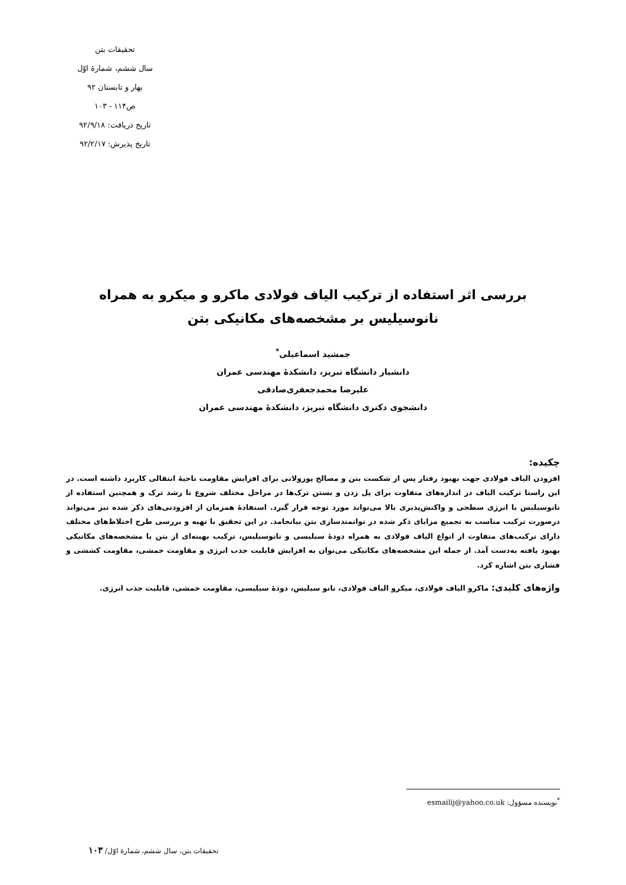تحقیقات بتن
سال ششم، شمارهٔ اوّل
بهار و تابستان ۹۲
ص۱۱۴ - ۱۰۳
تاریخ دریافت: ۹۲/۹/۱۸
تاریخ پذیرش: ۹۲/۲/۱۷
بررسی اثر استفاده از ترکیب الیاف فولادی ماکرو و میکرو به همراه نانوسیلیس بر مشخصه‌های مکانیکی بتن
جمشید اسماعیلی<sup>*</sup>
دانشیار دانشگاه تبریز، دانشکدهٔ مهندسی عمران
علیرضا محمدجعفری‌صادقی
دانشجوی دکتری دانشگاه تبریز، دانشکدهٔ مهندسی عمران
چکیده:
افزودن الیاف فولادی جهت بهبود رفتار پس از شکست بتن و مصالح پوزولانی برای افزایش مقاومت ناحیهٔ انتقالی کاربرد داشته است. در این راستا ترکیب الیاف در اندازه‌های متفاوت برای پل زدن و بستن ترک‌ها در مراحل مختلف شروع تا رشد ترک و همچنین استفاده از نانوسیلیس با انرژی سطحی و واکنش‌پذیری بالا می‌تواند مورد توجه قرار گیرد. استفادهٔ همزمان از افزودنی‌های ذکر شده نیز می‌تواند درصورت ترکیب مناسب به تجمیع مزایای ذکر شده در توانمندسازی بتن بیانجامد. در این تحقیق با تهیه و بررسی طرح اختلاط‌های مختلف دارای ترکیب‌های متفاوت از انواع الیاف فولادی به همراه دودهٔ سیلیسی و نانوسیلیس، ترکیب بهینه‌ای از بتن با مشخصه‌های مکانیکی بهبود یافته به‌دست آمد. از جمله این مشخصه‌های مکانیکی می‌توان به افزایش قابلیت جذب انرژی و مقاومت خمشی، مقاومت کششی و فشاری بتن اشاره کرد.
واژه‌های کلیدی: ماکرو الیاف فولادی، میکرو الیاف فولادی، نانو سیلیس، دودهٔ سیلیسی، مقاومت خمشی، قابلیت جذب انرژی.
<sup>*</sup> نویسنده مسؤول: esmailij@yahoo.co.uk
تحقیقات بتن، سال ششم، شمارهٔ اوّل/ ۱۰۳